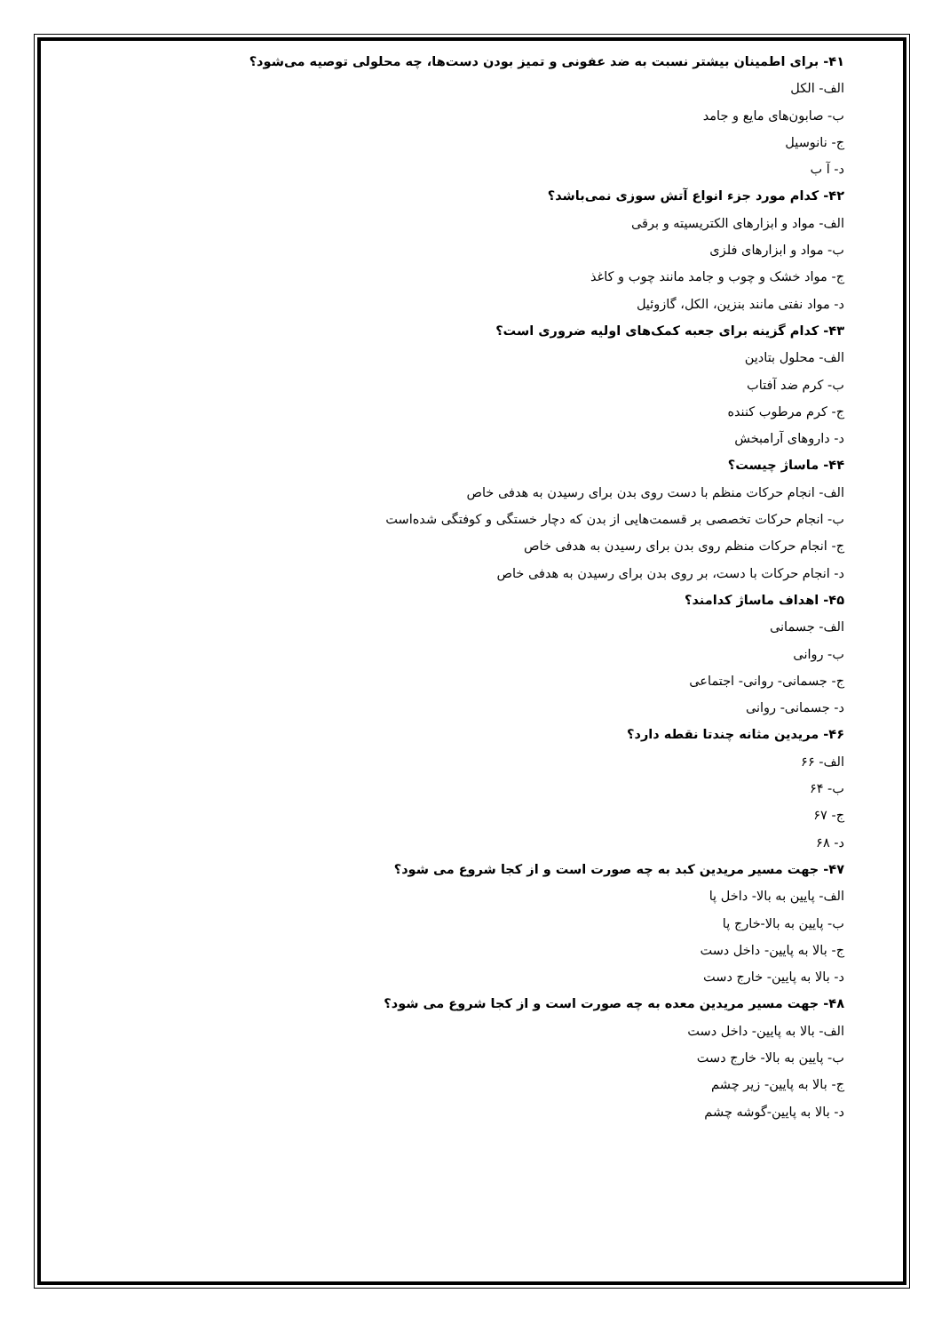۴۱- برای اطمینان بیشتر نسبت به ضد عفونی و تمیز بودن دست‌ها، چه محلولی توصیه می‌شود؟
الف- الکل
ب- صابون‌های مایع و جامد
ج- نانوسیل
د- آ ب
۴۲- کدام مورد جزء انواع آتش سوزی نمی‌باشد؟
الف- مواد و ابزارهای الکتریسیته و برقی
ب- مواد و ابزارهای فلزی
ج- مواد خشک و چوب و جامد مانند چوب و کاغذ
د- مواد نفتی مانند بنزین، الکل، گازوئیل
۴۳- کدام گزینه برای جعبه کمک‌های اولیه ضروری است؟
الف- محلول بتادین
ب- کرم ضد آفتاب
ج- کرم مرطوب کننده
د- داروهای آرامبخش
۴۴- ماساژ چیست؟
الف- انجام حرکات منظم با دست روی بدن برای رسیدن به هدفی خاص
ب- انجام حرکات تخصصی بر قسمت‌هایی از بدن که دچار خستگی و کوفتگی شده‌است
ج- انجام حرکات منظم روی بدن برای رسیدن به هدفی خاص
د- انجام حرکات با دست، بر روی بدن برای رسیدن به هدفی خاص
۴۵- اهداف ماساژ کدامند؟
الف- جسمانی
ب- روانی
ج- جسمانی- روانی- اجتماعی
د- جسمانی- روانی
۴۶- مریدین مثانه چندتا نقطه دارد؟
الف- ۶۶
ب- ۶۴
ج- ۶۷
د- ۶۸
۴۷- جهت مسیر مریدین کبد به چه صورت است و از کجا شروع می شود؟
الف- پایین به بالا- داخل پا
ب- پایین به بالا-خارج پا
ج- بالا به پایین- داخل دست
د- بالا به پایین- خارج دست
۴۸- جهت مسیر مریدین معده به چه صورت است و از کجا شروع می شود؟
الف- بالا به پایین- داخل دست
ب- پایین به بالا- خارج دست
ج- بالا به پایین- زیر چشم
د- بالا به پایین-گوشه چشم